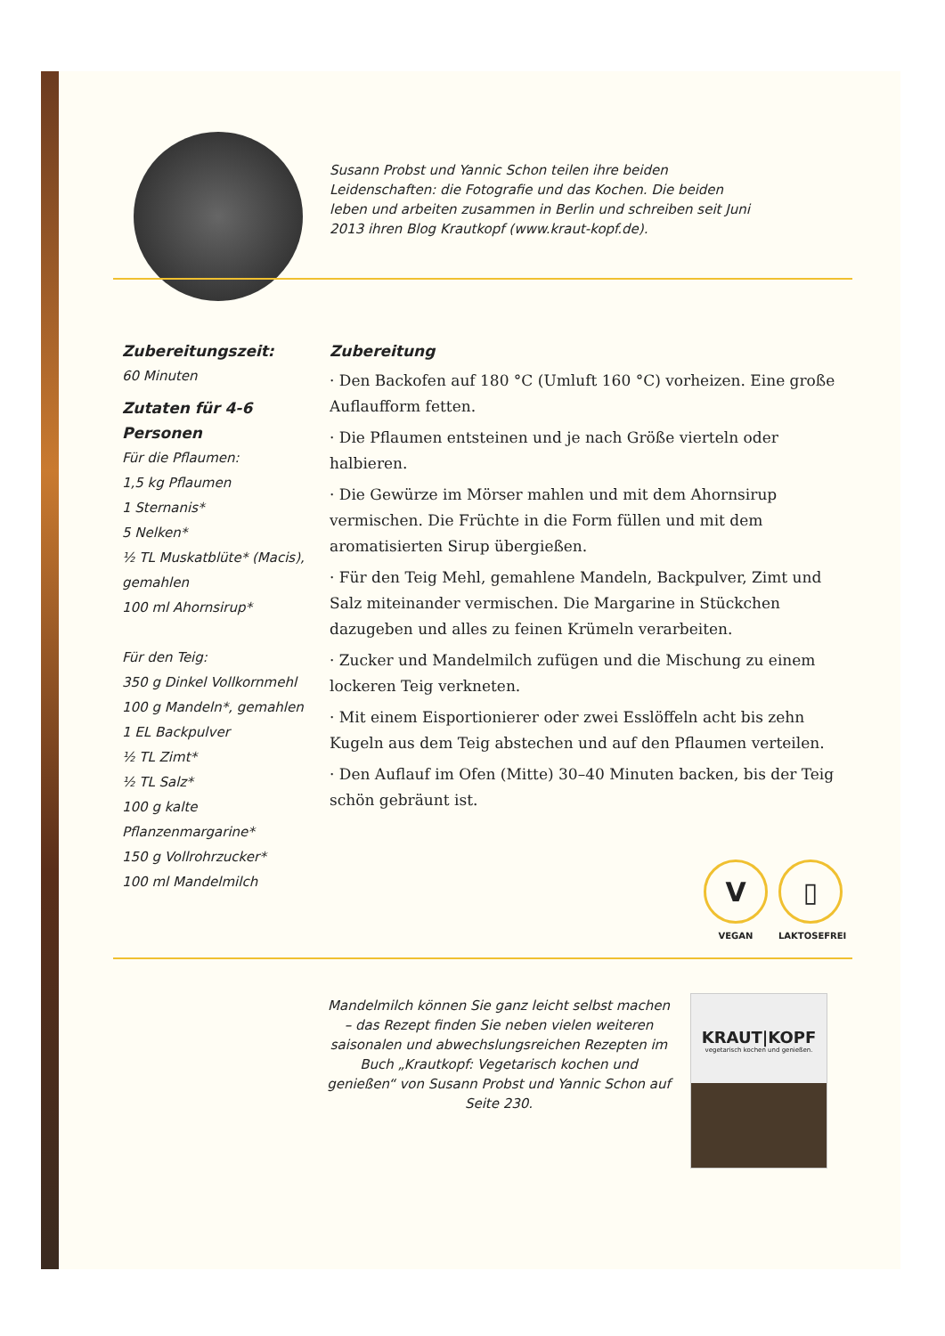Susann Probst und Yannic Schon teilen ihre beiden Leidenschaften: die Fotografie und das Kochen. Die beiden leben und arbeiten zusammen in Berlin und schreiben seit Juni 2013 ihren Blog Krautkopf (www.kraut-kopf.de).
Zubereitungszeit:
60 Minuten
Zutaten für 4-6 Personen
Für die Pflaumen:
1,5 kg Pflaumen
1 Sternanis*
5 Nelken*
½ TL Muskatblüte* (Macis), gemahlen
100 ml Ahornsirup*
Für den Teig:
350 g Dinkel Vollkornmehl
100 g Mandeln*, gemahlen
1 EL Backpulver
½ TL Zimt*
½ TL Salz*
100 g kalte Pflanzenmargarine*
150 g Vollrohrzucker*
100 ml Mandelmilch
Zubereitung
· Den Backofen auf 180 °C (Umluft 160 °C) vorheizen. Eine große Auflaufform fetten.
· Die Pflaumen entsteinen und je nach Größe vierteln oder halbieren.
· Die Gewürze im Mörser mahlen und mit dem Ahornsirup vermischen. Die Früchte in die Form füllen und mit dem aromatisierten Sirup übergießen.
· Für den Teig Mehl, gemahlene Mandeln, Backpulver, Zimt und Salz miteinander vermischen. Die Margarine in Stückchen dazugeben und alles zu feinen Krümeln verarbeiten.
· Zucker und Mandelmilch zufügen und die Mischung zu einem lockeren Teig verkneten.
· Mit einem Eisportionierer oder zwei Esslöffeln acht bis zehn Kugeln aus dem Teig abstechen und auf den Pflaumen verteilen.
· Den Auflauf im Ofen (Mitte) 30–40 Minuten backen, bis der Teig schön gebräunt ist.
V
VEGAN
▯
LAKTOSEFREI
Mandelmilch können Sie ganz leicht selbst machen – das Rezept finden Sie neben vielen weiteren saisonalen und abwechslungsreichen Rezepten im Buch „Krautkopf: Vegetarisch kochen und genießen“ von Susann Probst und Yannic Schon auf Seite 230.
KRAUT|KOPF
vegetarisch kochen und genießen.